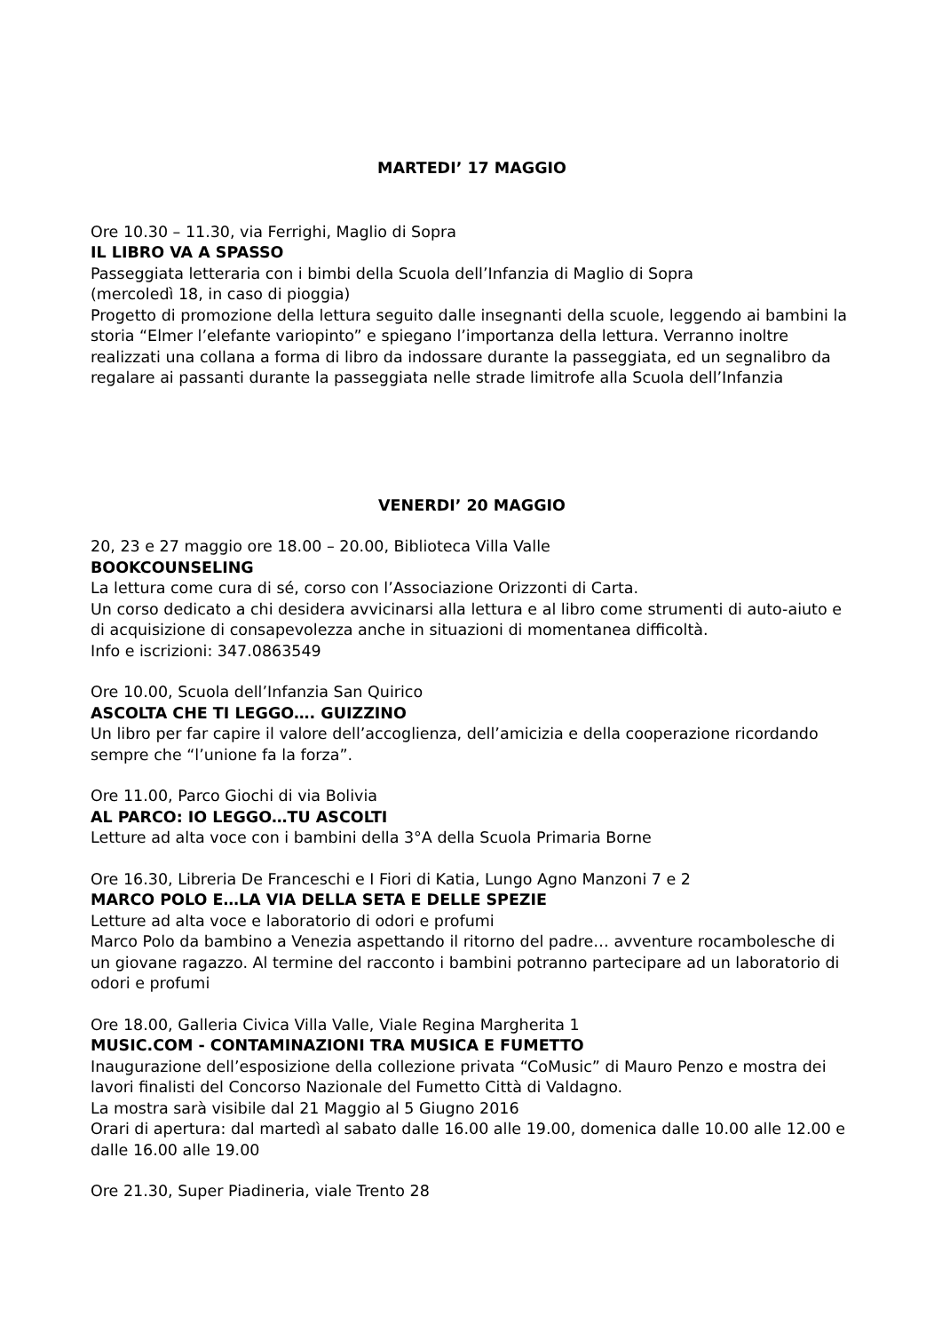MARTEDI’ 17 MAGGIO
Ore 10.30 – 11.30, via Ferrighi, Maglio di Sopra
IL LIBRO VA A SPASSO
Passeggiata letteraria con i bimbi della Scuola dell’Infanzia di Maglio di Sopra
(mercoledì 18, in caso di pioggia)
Progetto di promozione della lettura seguito dalle insegnanti della scuole, leggendo ai bambini la storia “Elmer l’elefante variopinto” e spiegano l’importanza della lettura. Verranno inoltre realizzati una collana a forma di libro da indossare durante la passeggiata, ed un segnalibro da regalare ai passanti durante la passeggiata nelle strade limitrofe alla Scuola dell’Infanzia
VENERDI’ 20 MAGGIO
20, 23 e 27 maggio ore 18.00 – 20.00, Biblioteca Villa Valle
BOOKCOUNSELING
La lettura come cura di sé, corso con l’Associazione Orizzonti di Carta.
Un corso dedicato a chi desidera avvicinarsi alla lettura e al libro come strumenti di auto-aiuto e di acquisizione di consapevolezza anche in situazioni di momentanea difficoltà.
Info e iscrizioni: 347.0863549
Ore 10.00, Scuola dell’Infanzia San Quirico
ASCOLTA CHE TI LEGGO…. GUIZZINO
Un libro per far capire il valore dell’accoglienza, dell’amicizia e della cooperazione ricordando sempre che “l’unione fa la forza”.
Ore 11.00, Parco Giochi di via Bolivia
AL PARCO: IO LEGGO…TU ASCOLTI
Letture ad alta voce con i bambini della 3°A della Scuola Primaria Borne
Ore 16.30, Libreria De Franceschi e I Fiori di Katia, Lungo Agno Manzoni 7 e 2
MARCO POLO E…LA VIA DELLA SETA E DELLE SPEZIE
Letture ad alta voce e laboratorio di odori e profumi
Marco Polo da bambino a Venezia aspettando il ritorno del padre… avventure rocambolesche di un giovane ragazzo. Al termine del racconto i bambini potranno partecipare ad un laboratorio di odori e profumi
Ore 18.00, Galleria Civica Villa Valle, Viale Regina Margherita 1
MUSIC.COM - CONTAMINAZIONI TRA MUSICA E FUMETTO
Inaugurazione dell’esposizione della collezione privata “CoMusic” di Mauro Penzo e mostra dei lavori finalisti del Concorso Nazionale del Fumetto Città di Valdagno.
La mostra sarà visibile dal 21 Maggio al 5 Giugno 2016
Orari di apertura: dal martedì al sabato dalle 16.00 alle 19.00, domenica dalle 10.00 alle 12.00 e dalle 16.00 alle 19.00
Ore 21.30, Super Piadineria, viale Trento 28